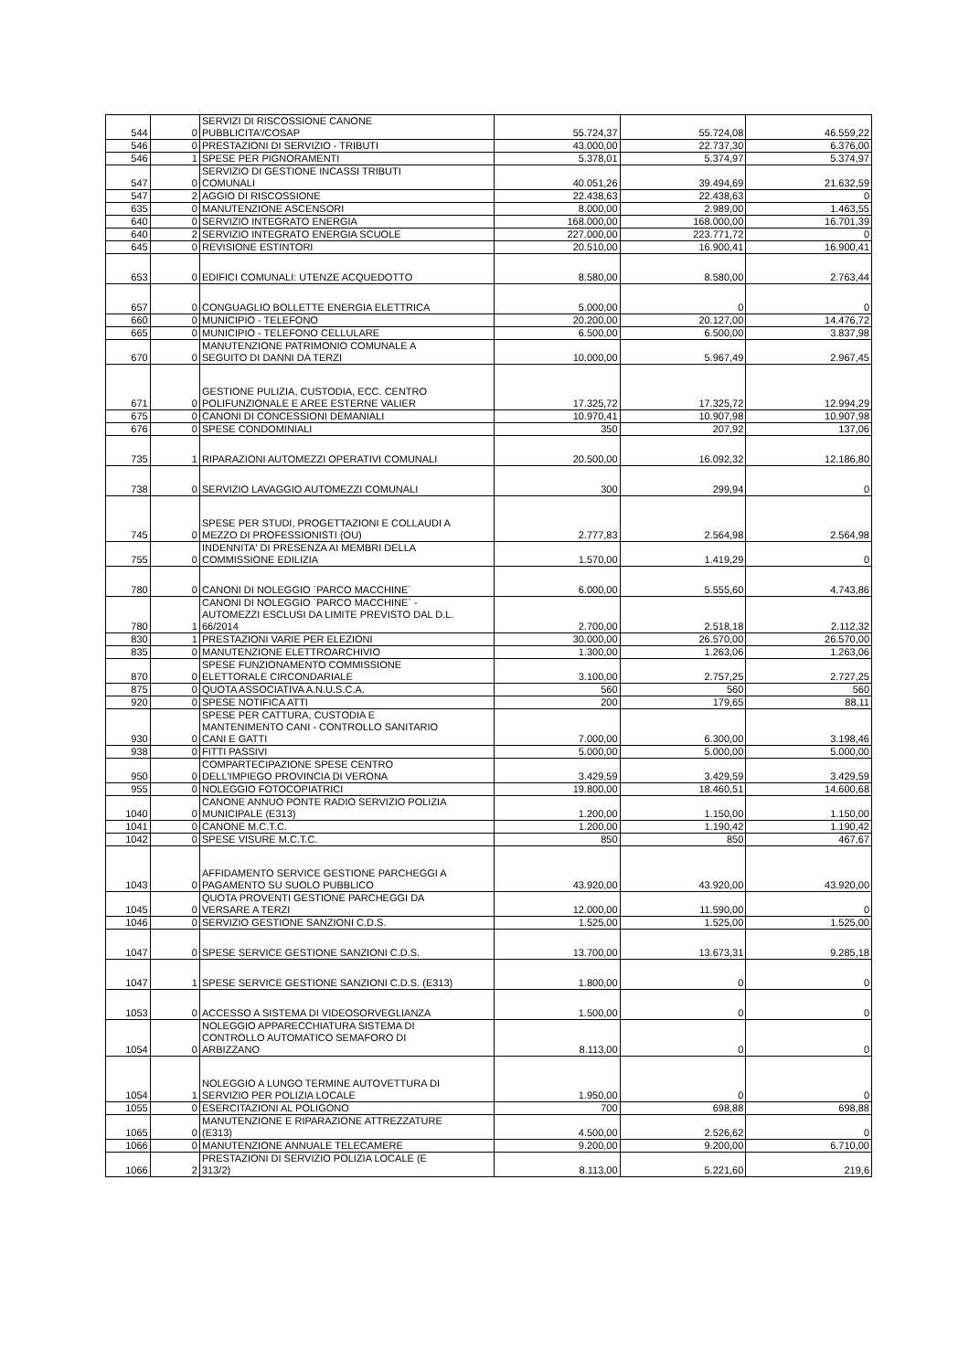| 544 | 0 | SERVIZI DI RISCOSSIONE CANONE PUBBLICITA'/COSAP | 55.724,37 | 55.724,08 | 46.559,22 |
| 546 | 0 | PRESTAZIONI DI SERVIZIO - TRIBUTI | 43.000,00 | 22.737,30 | 6.376,00 |
| 546 | 1 | SPESE PER PIGNORAMENTI | 5.378,01 | 5.374,97 | 5.374,97 |
| 547 | 0 | SERVIZIO DI GESTIONE INCASSI TRIBUTI COMUNALI | 40.051,26 | 39.494,69 | 21.632,59 |
| 547 | 2 | AGGIO DI RISCOSSIONE | 22.438,63 | 22.438,63 | 0 |
| 635 | 0 | MANUTENZIONE ASCENSORI | 8.000,00 | 2.989,00 | 1.463,55 |
| 640 | 0 | SERVIZIO INTEGRATO ENERGIA | 168.000,00 | 168.000,00 | 16.701,39 |
| 640 | 2 | SERVIZIO INTEGRATO ENERGIA SCUOLE | 227.000,00 | 223.771,72 | 0 |
| 645 | 0 | REVISIONE ESTINTORI | 20.510,00 | 16.900,41 | 16.900,41 |
| 653 | 0 | EDIFICI COMUNALI: UTENZE ACQUEDOTTO | 8.580,00 | 8.580,00 | 2.763,44 |
| 657 | 0 | CONGUAGLIO BOLLETTE ENERGIA ELETTRICA | 5.000,00 | 0 | 0 |
| 660 | 0 | MUNICIPIO - TELEFONO | 20.200,00 | 20.127,00 | 14.476,72 |
| 665 | 0 | MUNICIPIO - TELEFONO CELLULARE | 6.500,00 | 6.500,00 | 3.837,98 |
| 670 | 0 | MANUTENZIONE PATRIMONIO COMUNALE A SEGUITO DI DANNI DA TERZI | 10.000,00 | 5.967,49 | 2.967,45 |
| 671 | 0 | GESTIONE PULIZIA, CUSTODIA, ECC. CENTRO POLIFUNZIONALE E AREE ESTERNE VALIER | 17.325,72 | 17.325,72 | 12.994,29 |
| 675 | 0 | CANONI DI CONCESSIONI DEMANIALI | 10.970,41 | 10.907,98 | 10.907,98 |
| 676 | 0 | SPESE CONDOMINIALI | 350 | 207,92 | 137,06 |
| 735 | 1 | RIPARAZIONI AUTOMEZZI OPERATIVI COMUNALI | 20.500,00 | 16.092,32 | 12.186,80 |
| 738 | 0 | SERVIZIO LAVAGGIO AUTOMEZZI COMUNALI | 300 | 299,94 | 0 |
| 745 | 0 | SPESE PER STUDI, PROGETTAZIONI E COLLAUDI A MEZZO DI PROFESSIONISTI (OU) | 2.777,83 | 2.564,98 | 2.564,98 |
| 755 | 0 | INDENNITA' DI PRESENZA AI MEMBRI DELLA COMMISSIONE EDILIZIA | 1.570,00 | 1.419,29 | 0 |
| 780 | 0 | CANONI DI NOLEGGIO `PARCO MACCHINE` | 6.000,00 | 5.555,60 | 4.743,86 |
| 780 | 1 | CANONI DI NOLEGGIO `PARCO MACCHINE` - AUTOMEZZI ESCLUSI DA LIMITE PREVISTO DAL D.L. 66/2014 | 2.700,00 | 2.518,18 | 2.112,32 |
| 830 | 1 | PRESTAZIONI VARIE PER ELEZIONI | 30.000,00 | 26.570,00 | 26.570,00 |
| 835 | 0 | MANUTENZIONE ELETTROARCHIVIO | 1.300,00 | 1.263,06 | 1.263,06 |
| 870 | 0 | SPESE FUNZIONAMENTO COMMISSIONE ELETTORALE CIRCONDARIALE | 3.100,00 | 2.757,25 | 2.727,25 |
| 875 | 0 | QUOTA ASSOCIATIVA A.N.U.S.C.A. | 560 | 560 | 560 |
| 920 | 0 | SPESE NOTIFICA ATTI | 200 | 179,65 | 88,11 |
| 930 | 0 | SPESE PER CATTURA, CUSTODIA E MANTENIMENTO CANI - CONTROLLO SANITARIO CANI E GATTI | 7.000,00 | 6.300,00 | 3.198,46 |
| 938 | 0 | FITTI PASSIVI | 5.000,00 | 5.000,00 | 5.000,00 |
| 950 | 0 | COMPARTECIPAZIONE SPESE CENTRO DELL'IMPIEGO PROVINCIA DI VERONA | 3.429,59 | 3.429,59 | 3.429,59 |
| 955 | 0 | NOLEGGIO FOTOCOPIATRICI | 19.800,00 | 18.460,51 | 14.600,68 |
| 1040 | 0 | CANONE ANNUO PONTE RADIO SERVIZIO POLIZIA MUNICIPALE (E313) | 1.200,00 | 1.150,00 | 1.150,00 |
| 1041 | 0 | CANONE M.C.T.C. | 1.200,00 | 1.190,42 | 1.190,42 |
| 1042 | 0 | SPESE VISURE M.C.T.C. | 850 | 850 | 467,67 |
| 1043 | 0 | AFFIDAMENTO SERVICE GESTIONE PARCHEGGI A PAGAMENTO SU SUOLO PUBBLICO | 43.920,00 | 43.920,00 | 43.920,00 |
| 1045 | 0 | QUOTA PROVENTI GESTIONE PARCHEGGI DA VERSARE A TERZI | 12.000,00 | 11.590,00 | 0 |
| 1046 | 0 | SERVIZIO GESTIONE SANZIONI C.D.S. | 1.525,00 | 1.525,00 | 1.525,00 |
| 1047 | 0 | SPESE SERVICE GESTIONE SANZIONI C.D.S. | 13.700,00 | 13.673,31 | 9.285,18 |
| 1047 | 1 | SPESE SERVICE GESTIONE SANZIONI C.D.S. (E313) | 1.800,00 | 0 | 0 |
| 1053 | 0 | ACCESSO A SISTEMA DI VIDEOSORVEGLIANZA | 1.500,00 | 0 | 0 |
| 1054 | 0 | NOLEGGIO APPARECCHIATURA SISTEMA DI CONTROLLO AUTOMATICO SEMAFORO DI ARBIZZANO | 8.113,00 | 0 | 0 |
| 1054 | 1 | NOLEGGIO A LUNGO TERMINE AUTOVETTURA DI SERVIZIO PER POLIZIA LOCALE | 1.950,00 | 0 | 0 |
| 1055 | 0 | ESERCITAZIONI AL POLIGONO | 700 | 698,88 | 698,88 |
| 1065 | 0 | MANUTENZIONE E RIPARAZIONE ATTREZZATURE (E313) | 4.500,00 | 2.526,62 | 0 |
| 1066 | 0 | MANUTENZIONE ANNUALE TELECAMERE | 9.200,00 | 9.200,00 | 6.710,00 |
| 1066 | 2 | PRESTAZIONI DI SERVIZIO POLIZIA LOCALE (E 313/2) | 8.113,00 | 5.221,60 | 219,6 |